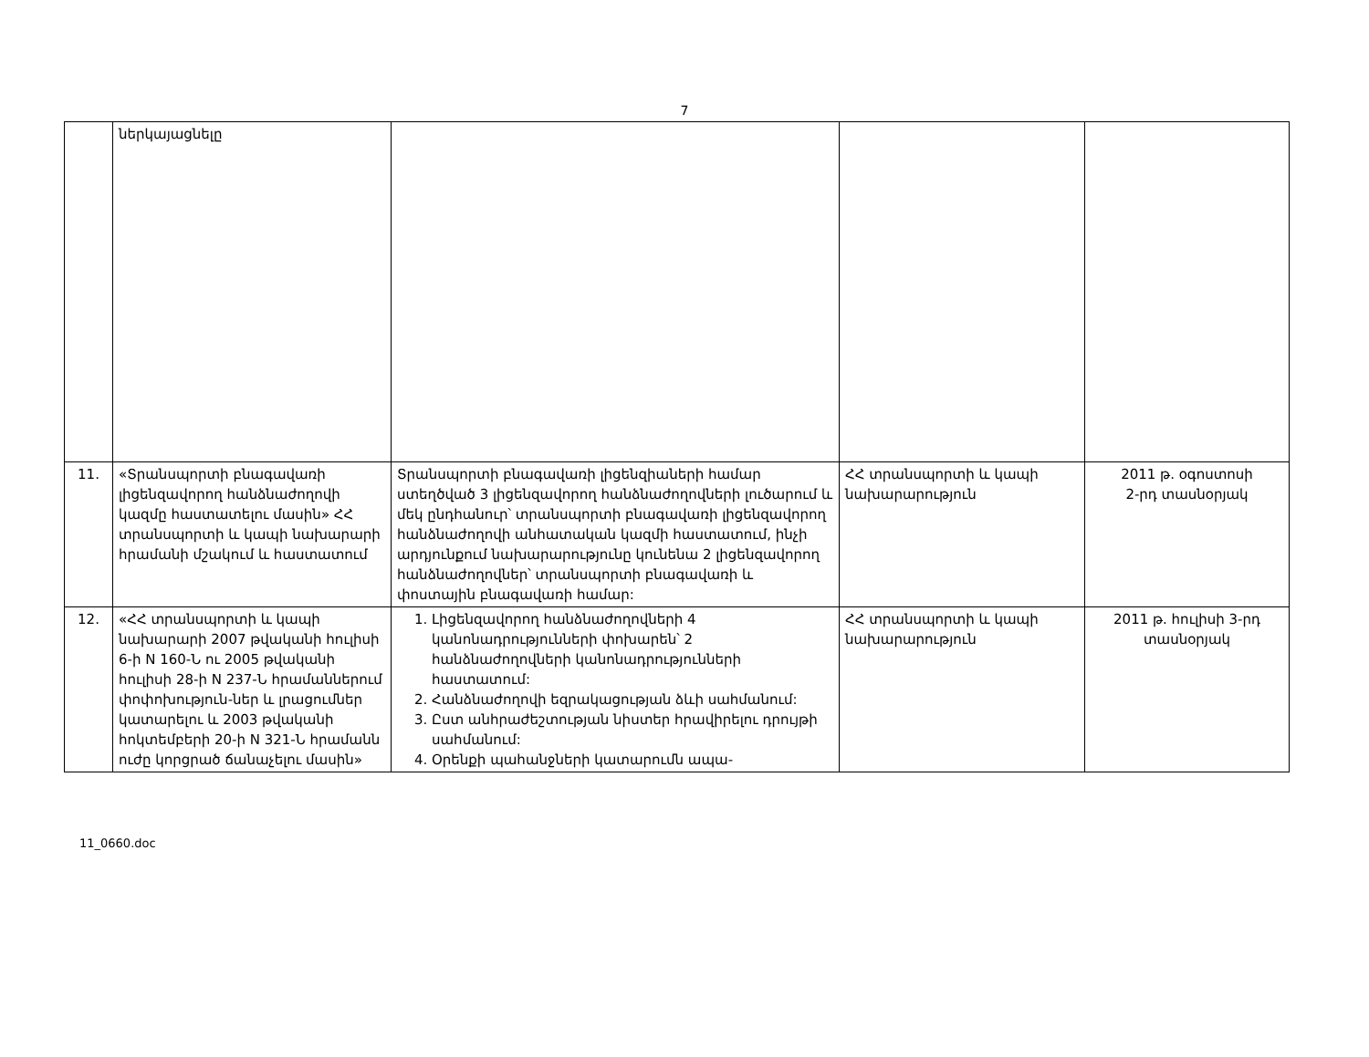7
| | ներկայացնելը | | | |
| 11. | «Տրանսպորտի բնագավառի լիցենզավորող հանձնաժողովի կազմը հաստատելու մասին» ՀՀ տրանսպորտի և կապի նախարարի հրամանի մշակում և հաստատում | Տրանսպորտի բնագավառի լիցենզիաների համար ստեղծված 3 լիցենզավորող հանձնաժողովների լուծարում և մեկ ընդհանուր՝ տրանսպորտի բնագավառի լիցենզավորող հանձնաժողովի անհատական կազմի հաստատում, ինչի արդյունքում նախարարությունը կունենա 2 լիցենզավորող հանձնաժողովներ՝ տրանսպորտի բնագավառի և փոստային բնագավառի համար: | ՀՀ տրանսպորտի և կապի նախարարություն | 2011 թ. օգոստոսի 2-րդ տասնօրյակ |
| 12. | «ՀՀ տրանսպորտի և կապի նախարարի 2007 թվականի հուլիսի 6-ի N 160-Ն ու 2005 թվականի հուլիսի 28-ի N 237-Ն հրամաններում փոփոխություն-ներ և լրացումներ կատարելու և 2003 թվականի հոկտեմբերի 20-ի N 321-Ն հրամանն ուժը կորցրած ճանաչելու մասին» | 1. Լիցենզավորող հանձնաժողովների 4 կանոնադրությունների փոխարեն՝ 2 հանձնաժողովների կանոնադրությունների հաստատում: 2. Հանձնաժողովի եզրակացության ձևի սահմանում: 3. Ըստ անհրաժեշտության նիստեր հրավիրելու դրույթի սահմանում: 4. Օրենքի պահանջների կատարումն ապա- | ՀՀ տրանսպորտի և կապի նախարարություն | 2011 թ. հուլիսի 3-րդ տասնօրյակ |
11_0660.doc